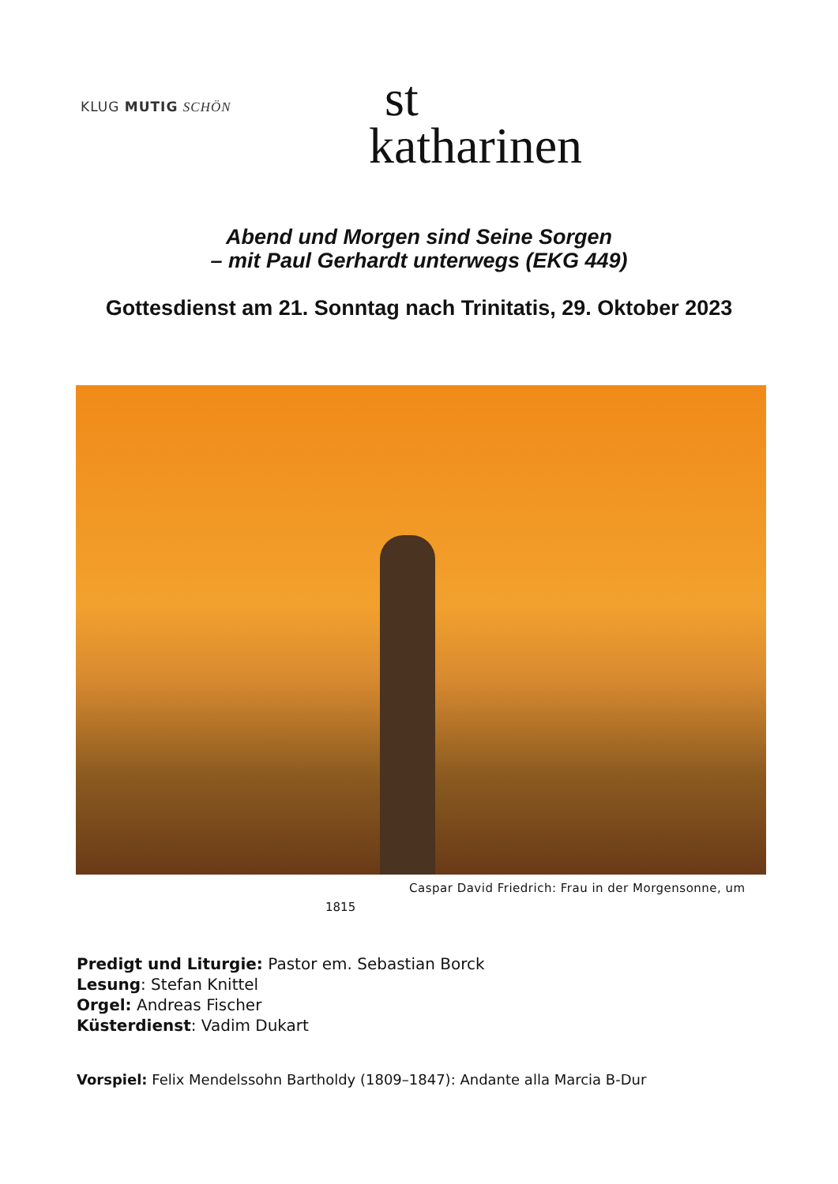KLUG MUTIG SCHÖN
st
katharinen
Abend und Morgen sind Seine Sorgen
– mit Paul Gerhardt unterwegs (EKG 449)
Gottesdienst am 21. Sonntag nach Trinitatis, 29. Oktober 2023
Caspar David Friedrich: Frau in der Morgensonne, um
1815
Predigt und Liturgie: Pastor em. Sebastian Borck
Lesung: Stefan Knittel
Orgel: Andreas Fischer
Küsterdienst: Vadim Dukart
Vorspiel: Felix Mendelssohn Bartholdy (1809–1847): Andante alla Marcia B-Dur